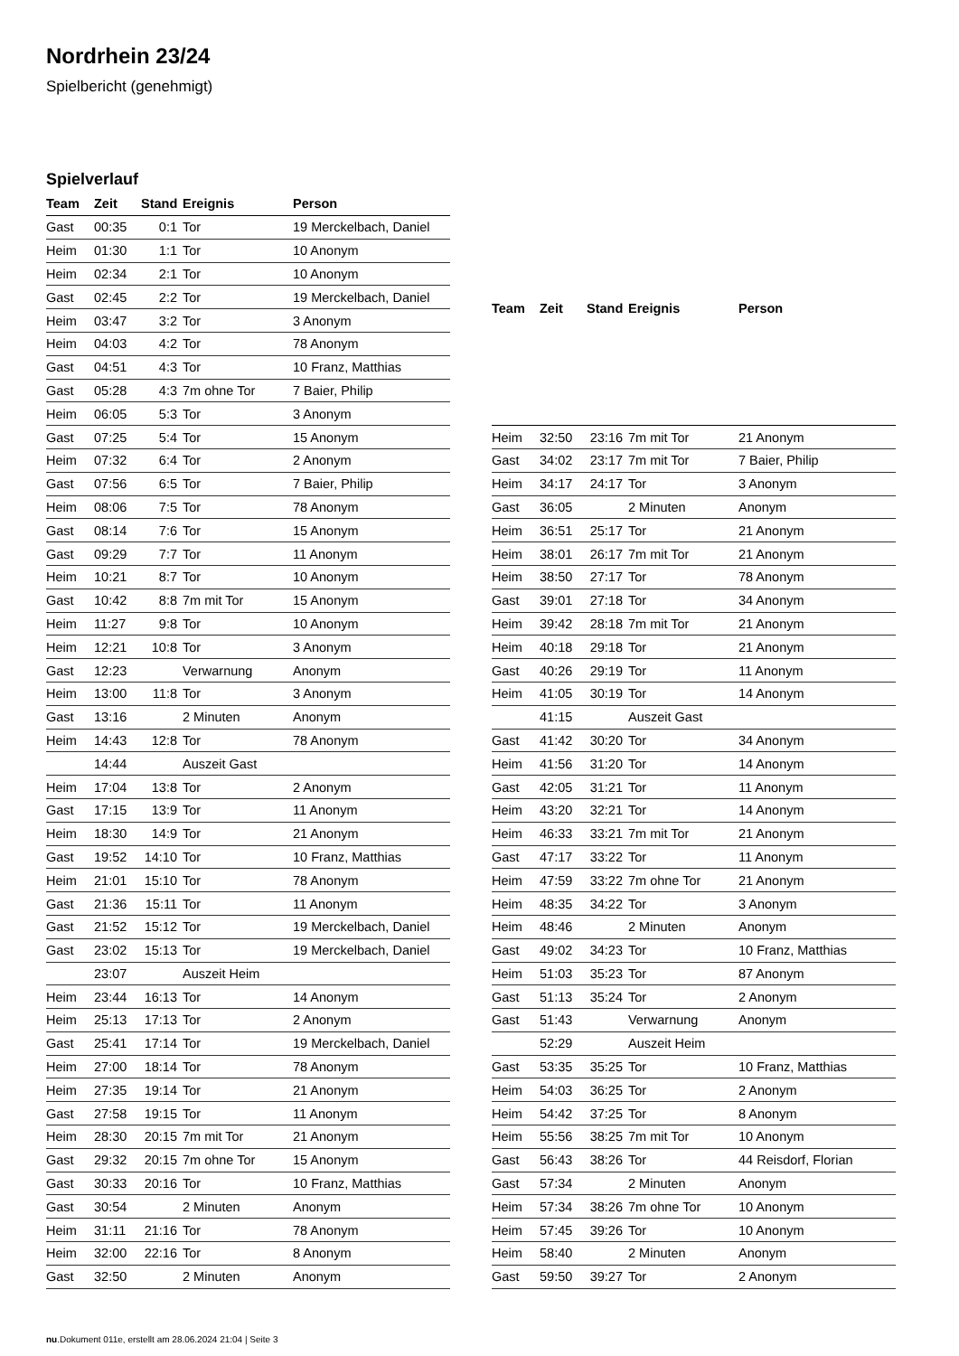Nordrhein 23/24
Spielbericht (genehmigt)
Spielverlauf
| Team | Zeit | Stand | Ereignis | Person |
| --- | --- | --- | --- | --- |
| Gast | 00:35 | 0:1 | Tor | 19 Merckelbach, Daniel |
| Heim | 01:30 | 1:1 | Tor | 10 Anonym |
| Heim | 02:34 | 2:1 | Tor | 10 Anonym |
| Gast | 02:45 | 2:2 | Tor | 19 Merckelbach, Daniel |
| Heim | 03:47 | 3:2 | Tor | 3 Anonym |
| Heim | 04:03 | 4:2 | Tor | 78 Anonym |
| Gast | 04:51 | 4:3 | Tor | 10 Franz, Matthias |
| Gast | 05:28 | 4:3 | 7m ohne Tor | 7 Baier, Philip |
| Heim | 06:05 | 5:3 | Tor | 3 Anonym |
| Gast | 07:25 | 5:4 | Tor | 15 Anonym |
| Heim | 07:32 | 6:4 | Tor | 2 Anonym |
| Gast | 07:56 | 6:5 | Tor | 7 Baier, Philip |
| Heim | 08:06 | 7:5 | Tor | 78 Anonym |
| Gast | 08:14 | 7:6 | Tor | 15 Anonym |
| Gast | 09:29 | 7:7 | Tor | 11 Anonym |
| Heim | 10:21 | 8:7 | Tor | 10 Anonym |
| Gast | 10:42 | 8:8 | 7m mit Tor | 15 Anonym |
| Heim | 11:27 | 9:8 | Tor | 10 Anonym |
| Heim | 12:21 | 10:8 | Tor | 3 Anonym |
| Gast | 12:23 | | Verwarnung | Anonym |
| Heim | 13:00 | 11:8 | Tor | 3 Anonym |
| Gast | 13:16 | | 2 Minuten | Anonym |
| Heim | 14:43 | 12:8 | Tor | 78 Anonym |
| | 14:44 | | Auszeit Gast | |
| Heim | 17:04 | 13:8 | Tor | 2 Anonym |
| Gast | 17:15 | 13:9 | Tor | 11 Anonym |
| Heim | 18:30 | 14:9 | Tor | 21 Anonym |
| Gast | 19:52 | 14:10 | Tor | 10 Franz, Matthias |
| Heim | 21:01 | 15:10 | Tor | 78 Anonym |
| Gast | 21:36 | 15:11 | Tor | 11 Anonym |
| Gast | 21:52 | 15:12 | Tor | 19 Merckelbach, Daniel |
| Gast | 23:02 | 15:13 | Tor | 19 Merckelbach, Daniel |
| | 23:07 | | Auszeit Heim | |
| Heim | 23:44 | 16:13 | Tor | 14 Anonym |
| Heim | 25:13 | 17:13 | Tor | 2 Anonym |
| Gast | 25:41 | 17:14 | Tor | 19 Merckelbach, Daniel |
| Heim | 27:00 | 18:14 | Tor | 78 Anonym |
| Heim | 27:35 | 19:14 | Tor | 21 Anonym |
| Gast | 27:58 | 19:15 | Tor | 11 Anonym |
| Heim | 28:30 | 20:15 | 7m mit Tor | 21 Anonym |
| Gast | 29:32 | 20:15 | 7m ohne Tor | 15 Anonym |
| Gast | 30:33 | 20:16 | Tor | 10 Franz, Matthias |
| Gast | 30:54 | | 2 Minuten | Anonym |
| Heim | 31:11 | 21:16 | Tor | 78 Anonym |
| Heim | 32:00 | 22:16 | Tor | 8 Anonym |
| Gast | 32:50 | | 2 Minuten | Anonym |
| Team | Zeit | Stand | Ereignis | Person |
| --- | --- | --- | --- | --- |
| Heim | 32:50 | 23:16 | 7m mit Tor | 21 Anonym |
| Gast | 34:02 | 23:17 | 7m mit Tor | 7 Baier, Philip |
| Heim | 34:17 | 24:17 | Tor | 3 Anonym |
| Gast | 36:05 | | 2 Minuten | Anonym |
| Heim | 36:51 | 25:17 | Tor | 21 Anonym |
| Heim | 38:01 | 26:17 | 7m mit Tor | 21 Anonym |
| Heim | 38:50 | 27:17 | Tor | 78 Anonym |
| Gast | 39:01 | 27:18 | Tor | 34 Anonym |
| Heim | 39:42 | 28:18 | 7m mit Tor | 21 Anonym |
| Heim | 40:18 | 29:18 | Tor | 21 Anonym |
| Gast | 40:26 | 29:19 | Tor | 11 Anonym |
| Heim | 41:05 | 30:19 | Tor | 14 Anonym |
| | 41:15 | | Auszeit Gast | |
| Gast | 41:42 | 30:20 | Tor | 34 Anonym |
| Heim | 41:56 | 31:20 | Tor | 14 Anonym |
| Gast | 42:05 | 31:21 | Tor | 11 Anonym |
| Heim | 43:20 | 32:21 | Tor | 14 Anonym |
| Heim | 46:33 | 33:21 | 7m mit Tor | 21 Anonym |
| Gast | 47:17 | 33:22 | Tor | 11 Anonym |
| Heim | 47:59 | 33:22 | 7m ohne Tor | 21 Anonym |
| Heim | 48:35 | 34:22 | Tor | 3 Anonym |
| Heim | 48:46 | | 2 Minuten | Anonym |
| Gast | 49:02 | 34:23 | Tor | 10 Franz, Matthias |
| Heim | 51:03 | 35:23 | Tor | 87 Anonym |
| Gast | 51:13 | 35:24 | Tor | 2 Anonym |
| Gast | 51:43 | | Verwarnung | Anonym |
| | 52:29 | | Auszeit Heim | |
| Gast | 53:35 | 35:25 | Tor | 10 Franz, Matthias |
| Heim | 54:03 | 36:25 | Tor | 2 Anonym |
| Heim | 54:42 | 37:25 | Tor | 8 Anonym |
| Heim | 55:56 | 38:25 | 7m mit Tor | 10 Anonym |
| Gast | 56:43 | 38:26 | Tor | 44 Reisdorf, Florian |
| Gast | 57:34 | | 2 Minuten | Anonym |
| Heim | 57:34 | 38:26 | 7m ohne Tor | 10 Anonym |
| Heim | 57:45 | 39:26 | Tor | 10 Anonym |
| Heim | 58:40 | | 2 Minuten | Anonym |
| Gast | 59:50 | 39:27 | Tor | 2 Anonym |
nu.Dokument 011e, erstellt am 28.06.2024 21:04 | Seite 3